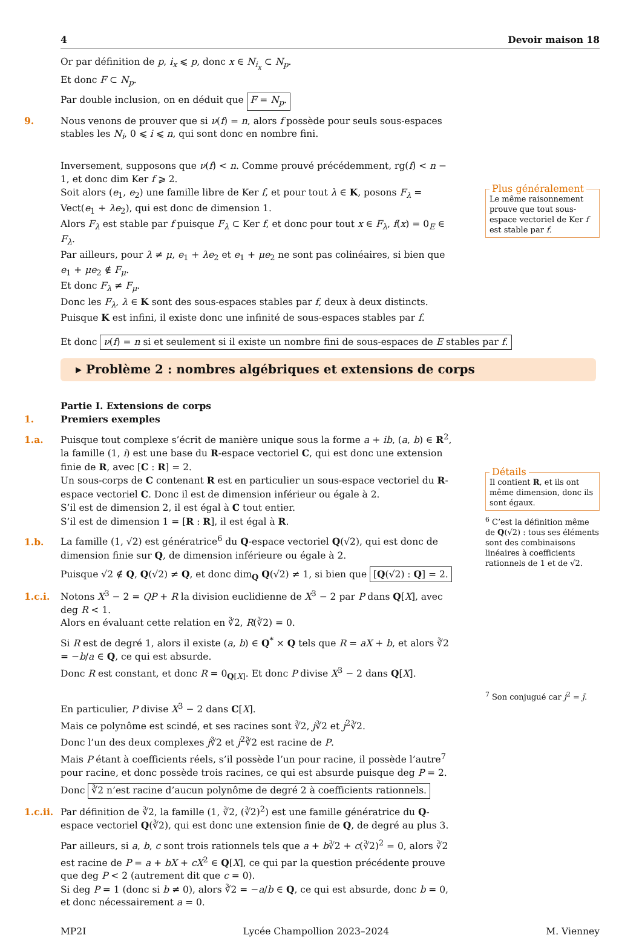4 Devoir maison 18
Or par définition de p, i<sub>x</sub> ⩽ p, donc x ∈ N<sub>i<sub>x</sub></sub> ⊂ N<sub>p</sub>.
Et donc F ⊂ N<sub>p</sub>.
Par double inclusion, on en déduit que F = N<sub>p</sub>.
9. Nous venons de prouver que si ν(f) = n, alors f possède pour seuls sous-espaces stables les N<sub>i</sub>, 0 ⩽ i ⩽ n, qui sont donc en nombre fini.
Inversement, supposons que ν(f) < n. Comme prouvé précédemment, rg(f) < n − 1, et donc dim Ker f ⩾ 2.
Soit alors (e<sub>1</sub>, e<sub>2</sub>) une famille libre de Ker f, et pour tout λ ∈ K, posons F<sub>λ</sub> = Vect(e<sub>1</sub> + λe<sub>2</sub>), qui est donc de dimension 1.
Alors F<sub>λ</sub> est stable par f puisque F<sub>λ</sub> ⊂ Ker f, et donc pour tout x ∈ F<sub>λ</sub>, f(x) = 0<sub>E</sub> ∈ F<sub>λ</sub>.
Par ailleurs, pour λ ≠ μ, e<sub>1</sub> + λe<sub>2</sub> et e<sub>1</sub> + μe<sub>2</sub> ne sont pas colinéaires, si bien que e<sub>1</sub> + μe<sub>2</sub> ∉ F<sub>μ</sub>.
Et donc F<sub>λ</sub> ≠ F<sub>μ</sub>.
Donc les F<sub>λ</sub>, λ ∈ K sont des sous-espaces stables par f, deux à deux distincts. Puisque K est infini, il existe donc une infinité de sous-espaces stables par f.
Plus généralement
Le même raisonnement prouve que tout sous-espace vectoriel de Ker f est stable par f.
Et donc ν(f) = n si et seulement si il existe un nombre fini de sous-espaces de E stables par f.
▸ Problème 2 : nombres algébriques et extensions de corps
Partie I. Extensions de corps
1. Premiers exemples
1.a. Puisque tout complexe s’écrit de manière unique sous la forme a + ib, (a, b) ∈ R<sup>2</sup>, la famille (1, i) est une base du R-espace vectoriel C, qui est donc une extension finie de R, avec [C : R] = 2.
Un sous-corps de C contenant R est en particulier un sous-espace vectoriel du R-espace vectoriel C. Donc il est de dimension inférieur ou égale à 2.
S’il est de dimension 2, il est égal à C tout entier.
S’il est de dimension 1 = [R : R], il est égal à R.
1.b. La famille (1, √2) est génératrice<sup>6</sup> du Q-espace vectoriel Q(√2), qui est donc de dimension finie sur Q, de dimension inférieure ou égale à 2.
Puisque √2 ∉ Q, Q(√2) ≠ Q, et donc dim<sub>Q</sub> Q(√2) ≠ 1, si bien que [Q(√2) : Q] = 2.
1.c.i. Notons X<sup>3</sup> − 2 = QP + R la division euclidienne de X<sup>3</sup> − 2 par P dans Q[X], avec deg R < 1.
Alors en évaluant cette relation en ∛2, R(∛2) = 0.
Si R est de degré 1, alors il existe (a, b) ∈ Q<sup>*</sup> × Q tels que R = aX + b, et alors ∛2 = −b/a ∈ Q, ce qui est absurde.
Donc R est constant, et donc R = 0<sub>Q[X]</sub>. Et donc P divise X<sup>3</sup> − 2 dans Q[X].
En particulier, P divise X<sup>3</sup> − 2 dans C[X].
Mais ce polynôme est scindé, et ses racines sont ∛2, j∛2 et j<sup>2</sup>∛2.
Donc l’un des deux complexes j∛2 et j<sup>2</sup>∛2 est racine de P.
Mais P étant à coefficients réels, s’il possède l’un pour racine, il possède l’autre<sup>7</sup> pour racine, et donc possède trois racines, ce qui est absurde puisque deg P = 2.
Donc ∛2 n’est racine d’aucun polynôme de degré 2 à coefficients rationnels.
1.c.ii. Par définition de ∛2, la famille (1, ∛2, (∛2)<sup>2</sup>) est une famille génératrice du Q-espace vectoriel Q(∛2), qui est donc une extension finie de Q, de degré au plus 3.
Par ailleurs, si a, b, c sont trois rationnels tels que a + b∛2 + c(∛2)<sup>2</sup> = 0, alors ∛2 est racine de P = a + bX + cX<sup>2</sup> ∈ Q[X], ce qui par la question précédente prouve que deg P < 2 (autrement dit que c = 0).
Si deg P = 1 (donc si b ≠ 0), alors ∛2 = −a/b ∈ Q, ce qui est absurde, donc b = 0, et donc nécessairement a = 0.
Détails
Il contient R, et ils ont même dimension, donc ils sont égaux.
<sup>6</sup> C’est la définition même de Q(√2) : tous ses éléments sont des combinaisons linéaires à coefficients rationnels de 1 et de √2.
<sup>7</sup> Son conjugué car j<sup>2</sup> = j̄.
MP2I Lycée Champollion 2023–2024 M. Vienney